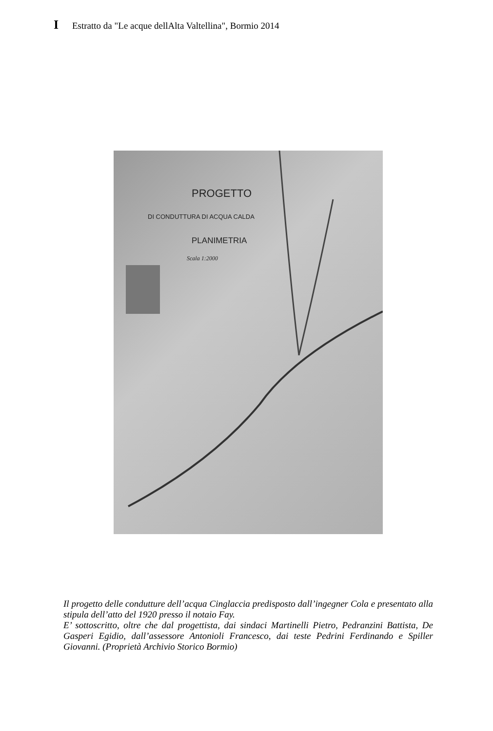I
Estratto da "Le acque dellAlta Valtellina", Bormio 2014
PROGETTO
DI CONDUTTURA DI ACQUA CALDA
PLANIMETRIA
Scala 1:2000
Il progetto delle condutture dell’acqua Cinglaccia predisposto dall’ingegner Cola e presentato alla stipula dell’atto del 1920 presso il notaio Fay.
E’ sottoscritto, oltre che dal progettista, dai sindaci Martinelli Pietro, Pedranzini Battista, De Gasperi Egidio, dall’assessore Antonioli Francesco, dai teste Pedrini Ferdinando e Spiller Giovanni. (Proprietà Archivio Storico Bormio)